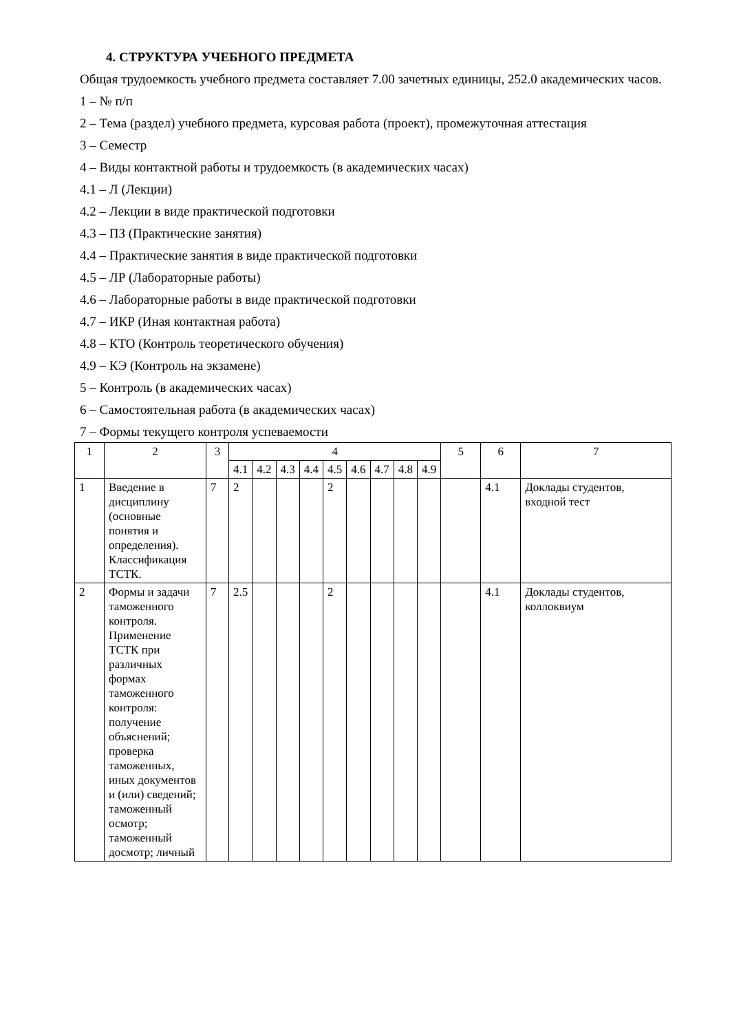4. СТРУКТУРА УЧЕБНОГО ПРЕДМЕТА
Общая трудоемкость учебного предмета составляет 7.00 зачетных единицы, 252.0 академических часов.
1 – № п/п
2 – Тема (раздел) учебного предмета, курсовая работа (проект), промежуточная аттестация
3 – Семестр
4 – Виды контактной работы и трудоемкость (в академических часах)
4.1 – Л (Лекции)
4.2 – Лекции в виде практической подготовки
4.3 – ПЗ (Практические занятия)
4.4 – Практические занятия в виде практической подготовки
4.5 – ЛР (Лабораторные работы)
4.6 – Лабораторные работы в виде практической подготовки
4.7 – ИКР (Иная контактная работа)
4.8 – КТО (Контроль теоретического обучения)
4.9 – КЭ (Контроль на экзамене)
5 – Контроль (в академических часах)
6 – Самостоятельная работа (в академических часах)
7 – Формы текущего контроля успеваемости
| 1 | 2 | 3 | 4 | | | | | | | | | 5 | 6 | 7 |
| --- | --- | --- | --- | --- | --- | --- | --- | --- | --- | --- | --- | --- | --- | --- |
| | | | 4.1 | 4.2 | 4.3 | 4.4 | 4.5 | 4.6 | 4.7 | 4.8 | 4.9 | | | |
| 1 | Введение в дисциплину (основные понятия и определения). Классификация ТСТК. | 7 | 2 | | | | 2 | | | | | | 4.1 | Доклады студентов, входной тест |
| 2 | Формы и задачи таможенного контроля. Применение ТСТК при различных формах таможенного контроля: получение объяснений; проверка таможенных, иных документов и (или) сведений; таможенный осмотр; таможенный досмотр; личный | 7 | 2.5 | | | | 2 | | | | | | 4.1 | Доклады студентов, коллоквиум |